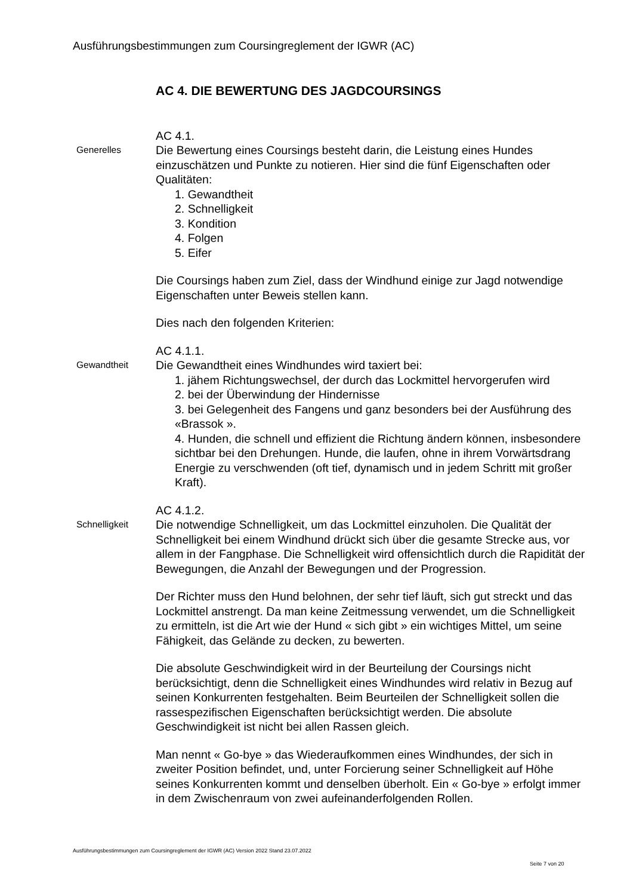Ausführungsbestimmungen zum Coursingreglement der IGWR (AC)
AC 4. DIE BEWERTUNG DES JAGDCOURSINGS
Generelles
AC 4.1.
Die Bewertung eines Coursings besteht darin, die Leistung eines Hundes einzuschätzen und Punkte zu notieren. Hier sind die fünf Eigenschaften oder Qualitäten:
1. Gewandtheit
2. Schnelligkeit
3. Kondition
4. Folgen
5. Eifer
Die Coursings haben zum Ziel, dass der Windhund einige zur Jagd notwendige Eigenschaften unter Beweis stellen kann.
Dies nach den folgenden Kriterien:
Gewandtheit
AC 4.1.1.
Die Gewandtheit eines Windhundes wird taxiert bei:
1. jähem Richtungswechsel, der durch das Lockmittel hervorgerufen wird
2. bei der Überwindung der Hindernisse
3. bei Gelegenheit des Fangens und ganz besonders bei der Ausführung des «Brassok ».
4. Hunden, die schnell und effizient die Richtung ändern können, insbesondere sichtbar bei den Drehungen. Hunde, die laufen, ohne in ihrem Vorwärtsdrang Energie zu verschwenden (oft tief, dynamisch und in jedem Schritt mit großer Kraft).
Schnelligkeit
AC 4.1.2.
Die notwendige Schnelligkeit, um das Lockmittel einzuholen. Die Qualität der Schnelligkeit bei einem Windhund drückt sich über die gesamte Strecke aus, vor allem in der Fangphase. Die Schnelligkeit wird offensichtlich durch die Rapidität der Bewegungen, die Anzahl der Bewegungen und der Progression.
Der Richter muss den Hund belohnen, der sehr tief läuft, sich gut streckt und das Lockmittel anstrengt. Da man keine Zeitmessung verwendet, um die Schnelligkeit zu ermitteln, ist die Art wie der Hund « sich gibt » ein wichtiges Mittel, um seine Fähigkeit, das Gelände zu decken, zu bewerten.
Die absolute Geschwindigkeit wird in der Beurteilung der Coursings nicht berücksichtigt, denn die Schnelligkeit eines Windhundes wird relativ in Bezug auf seinen Konkurrenten festgehalten. Beim Beurteilen der Schnelligkeit sollen die rassespezifischen Eigenschaften berücksichtigt werden. Die absolute Geschwindigkeit ist nicht bei allen Rassen gleich.
Man nennt « Go-bye » das Wiederaufkommen eines Windhundes, der sich in zweiter Position befindet, und, unter Forcierung seiner Schnelligkeit auf Höhe seines Konkurrenten kommt und denselben überholt. Ein « Go-bye » erfolgt immer in dem Zwischenraum von zwei aufeinanderfolgenden Rollen.
Ausführungsbestimmungen zum Coursingreglement der IGWR (AC) Version 2022 Stand 23.07.2022
Seite 7 von 20